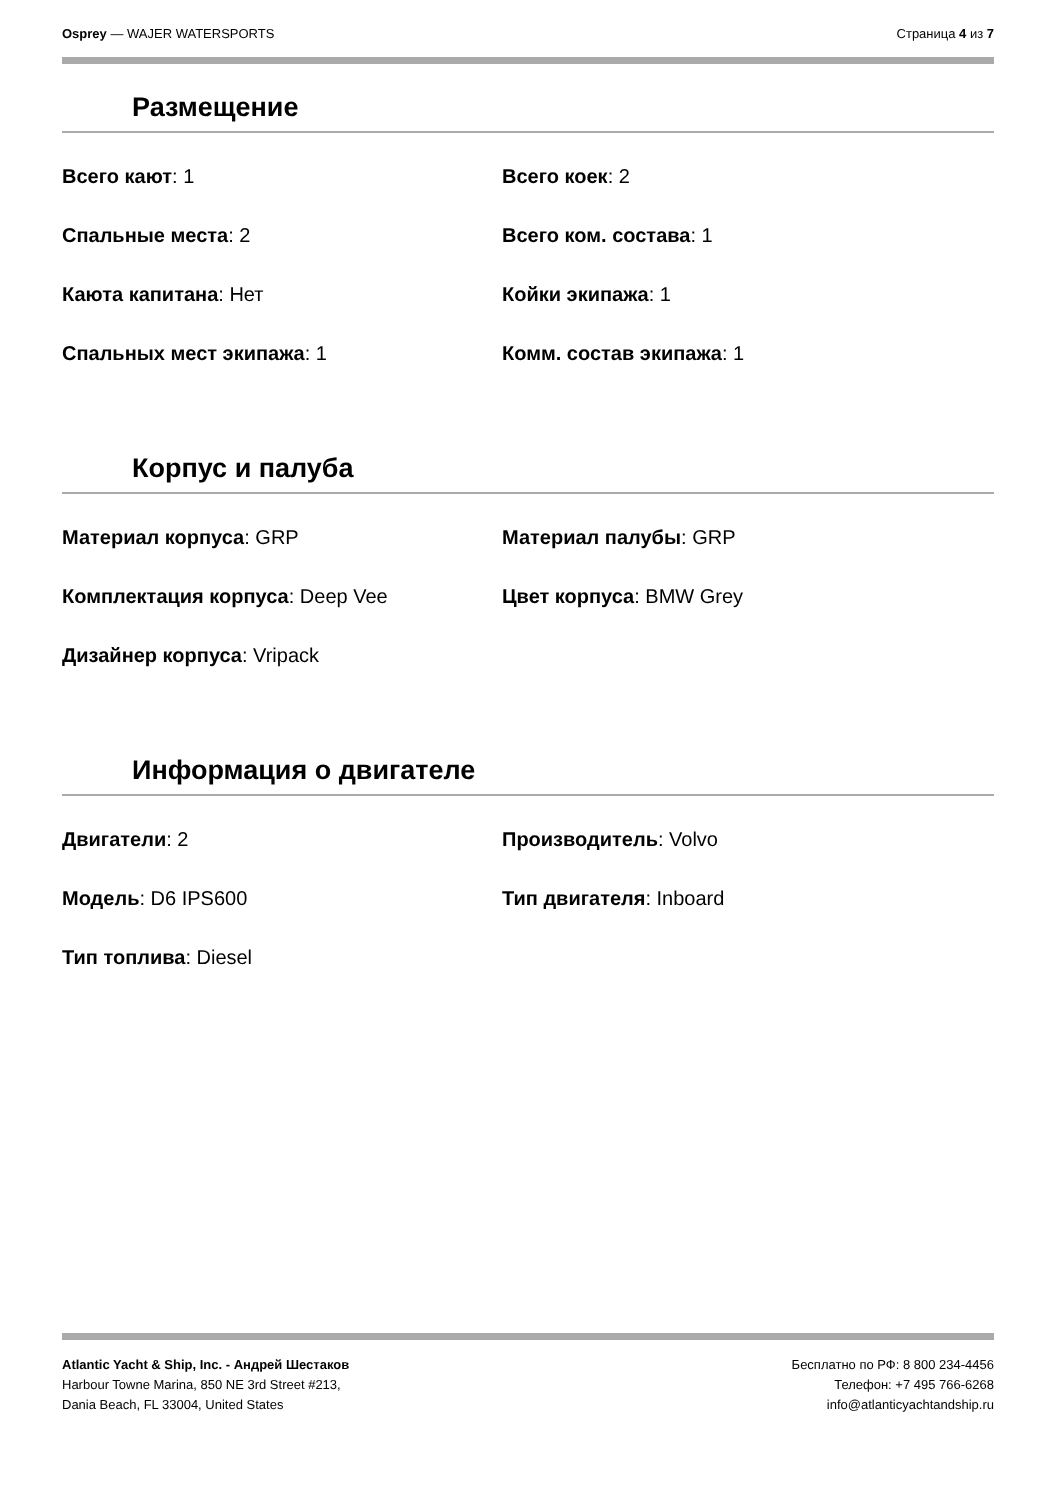Osprey — WAJER WATERSPORTS Страница 4 из 7
Размещение
Всего кают: 1
Всего коек: 2
Спальные места: 2
Всего ком. состава: 1
Каюта капитана: Нет
Койки экипажа: 1
Спальных мест экипажа: 1
Комм. состав экипажа: 1
Корпус и палуба
Материал корпуса: GRP
Материал палубы: GRP
Комплектация корпуса: Deep Vee
Цвет корпуса: BMW Grey
Дизайнер корпуса: Vripack
Информация о двигателе
Двигатели: 2
Производитель: Volvo
Модель: D6 IPS600
Тип двигателя: Inboard
Тип топлива: Diesel
Atlantic Yacht & Ship, Inc. - Андрей Шестаков
Harbour Towne Marina, 850 NE 3rd Street #213,
Dania Beach, FL 33004, United States
Бесплатно по РФ: 8 800 234-4456
Телефон: +7 495 766-6268
info@atlanticyachtandship.ru